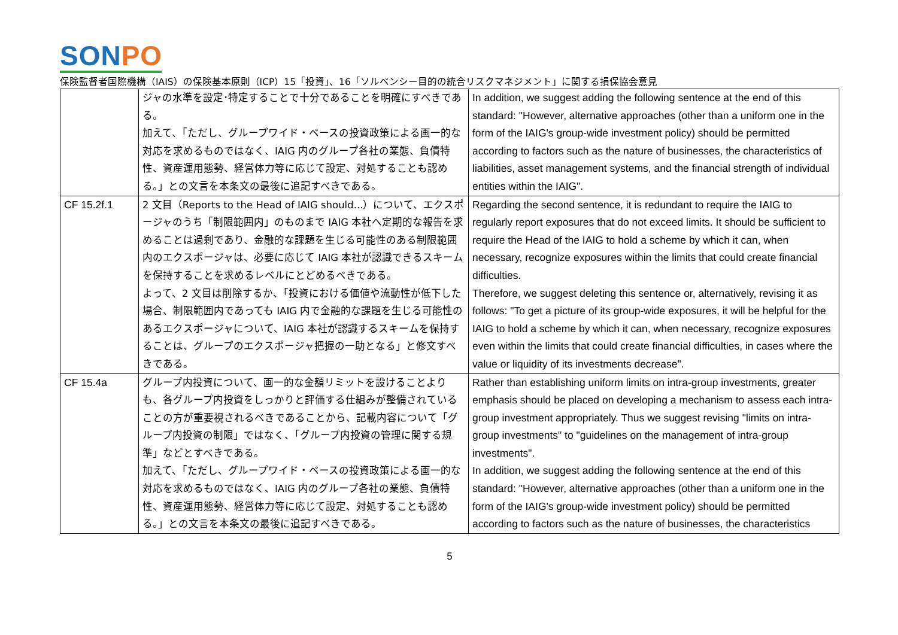SONPO
保険監督者国際機構（IAIS）の保険基本原則（ICP）15「投資」、16「ソルベンシー目的の統合リスクマネジメント」に関する損保協会意見
| | ジャの水準を設定･特定することで十分であることを明確にすべきである。 加えて、「ただし、グループワイド・ベースの投資政策による画一的な対応を求めるものではなく、IAIG 内のグループ各社の業態、負債特性、資産運用態勢、経営体力等に応じて設定、対処することも認める。」との文言を本条文の最後に追記すべきである。 | In addition, we suggest adding the following sentence at the end of this standard: "However, alternative approaches (other than a uniform one in the form of the IAIG's group-wide investment policy) should be permitted according to factors such as the nature of businesses, the characteristics of liabilities, asset management systems, and the financial strength of individual entities within the IAIG". |
| CF 15.2f.1 | 2 文目（Reports to the Head of IAIG should...）について、エクスポージャのうち「制限範囲内」のものまで IAIG 本社へ定期的な報告を求めることは過剰であり、金融的な課題を生じる可能性のある制限範囲内のエクスポージャは、必要に応じて IAIG 本社が認識できるスキームを保持することを求めるレベルにとどめるべきである。 よって、2 文目は削除するか、「投資における価値や流動性が低下した場合、制限範囲内であっても IAIG 内で金融的な課題を生じる可能性のあるエクスポージャについて、IAIG 本社が認識するスキームを保持することは、グループのエクスポージャ把握の一助となる」と修文すべきである。 | Regarding the second sentence, it is redundant to require the IAIG to regularly report exposures that do not exceed limits. It should be sufficient to require the Head of the IAIG to hold a scheme by which it can, when necessary, recognize exposures within the limits that could create financial difficulties. Therefore, we suggest deleting this sentence or, alternatively, revising it as follows: "To get a picture of its group-wide exposures, it will be helpful for the IAIG to hold a scheme by which it can, when necessary, recognize exposures even within the limits that could create financial difficulties, in cases where the value or liquidity of its investments decrease". |
| CF 15.4a | グループ内投資について、画一的な金額リミットを設けることよりも、各グループ内投資をしっかりと評価する仕組みが整備されていることの方が重要視されるべきであることから、記載内容について「グループ内投資の制限」ではなく、「グループ内投資の管理に関する規準」などとすべきである。 加えて、「ただし、グループワイド・ベースの投資政策による画一的な対応を求めるものではなく、IAIG 内のグループ各社の業態、負債特性、資産運用態勢、経営体力等に応じて設定、対処することも認める。」との文言を本条文の最後に追記すべきである。 | Rather than establishing uniform limits on intra-group investments, greater emphasis should be placed on developing a mechanism to assess each intra-group investment appropriately. Thus we suggest revising "limits on intra-group investments" to "guidelines on the management of intra-group investments". In addition, we suggest adding the following sentence at the end of this standard: "However, alternative approaches (other than a uniform one in the form of the IAIG's group-wide investment policy) should be permitted according to factors such as the nature of businesses, the characteristics |
5